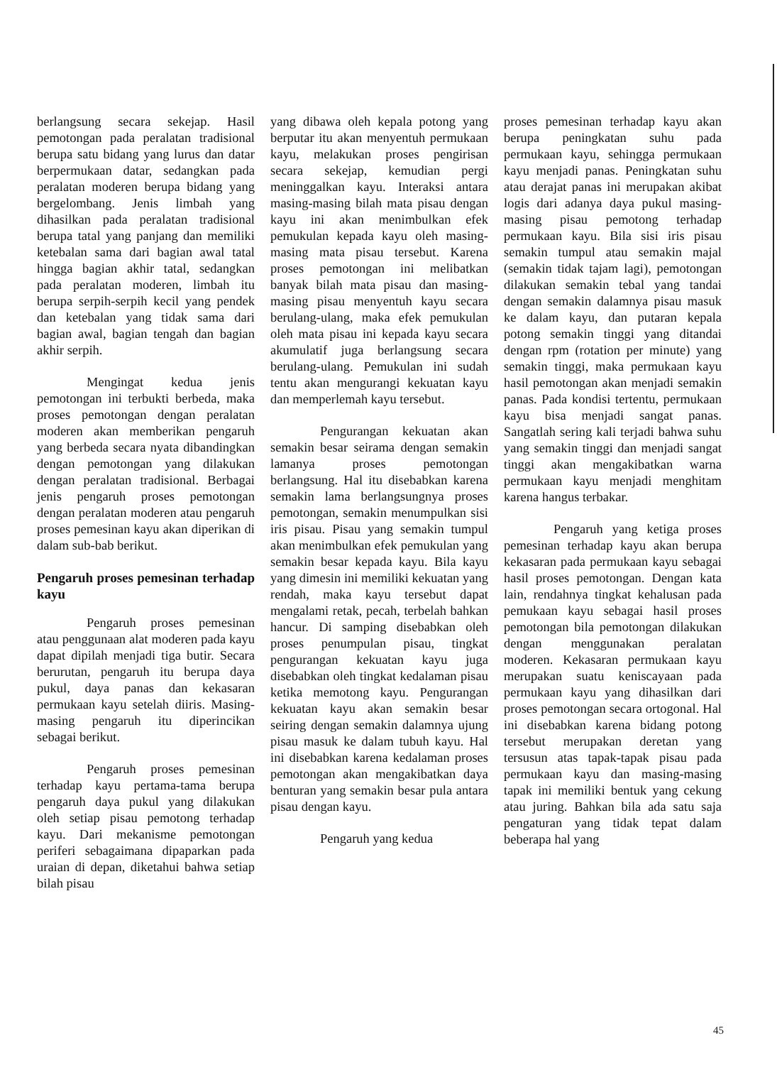berlangsung secara sekejap. Hasil pemotongan pada peralatan tradisional berupa satu bidang yang lurus dan datar berpermukaan datar, sedangkan pada peralatan moderen berupa bidang yang bergelombang. Jenis limbah yang dihasilkan pada peralatan tradisional berupa tatal yang panjang dan memiliki ketebalan sama dari bagian awal tatal hingga bagian akhir tatal, sedangkan pada peralatan moderen, limbah itu berupa serpih-serpih kecil yang pendek dan ketebalan yang tidak sama dari bagian awal, bagian tengah dan bagian akhir serpih.
Mengingat kedua jenis pemotongan ini terbukti berbeda, maka proses pemotongan dengan peralatan moderen akan memberikan pengaruh yang berbeda secara nyata dibandingkan dengan pemotongan yang dilakukan dengan peralatan tradisional. Berbagai jenis pengaruh proses pemotongan dengan peralatan moderen atau pengaruh proses pemesinan kayu akan diperikan di dalam sub-bab berikut.
Pengaruh proses pemesinan terhadap kayu
Pengaruh proses pemesinan atau penggunaan alat moderen pada kayu dapat dipilah menjadi tiga butir. Secara berurutan, pengaruh itu berupa daya pukul, daya panas dan kekasaran permukaan kayu setelah diiris. Masing-masing pengaruh itu diperincikan sebagai berikut.
Pengaruh proses pemesinan terhadap kayu pertama-tama berupa pengaruh daya pukul yang dilakukan oleh setiap pisau pemotong terhadap kayu. Dari mekanisme pemotongan periferi sebagaimana dipaparkan pada uraian di depan, diketahui bahwa setiap bilah pisau
yang dibawa oleh kepala potong yang berputar itu akan menyentuh permukaan kayu, melakukan proses pengirisan secara sekejap, kemudian pergi meninggalkan kayu. Interaksi antara masing-masing bilah mata pisau dengan kayu ini akan menimbulkan efek pemukulan kepada kayu oleh masing-masing mata pisau tersebut. Karena proses pemotongan ini melibatkan banyak bilah mata pisau dan masing-masing pisau menyentuh kayu secara berulang-ulang, maka efek pemukulan oleh mata pisau ini kepada kayu secara akumulatif juga berlangsung secara berulang-ulang. Pemukulan ini sudah tentu akan mengurangi kekuatan kayu dan memperlemah kayu tersebut.
Pengurangan kekuatan akan semakin besar seirama dengan semakin lamanya proses pemotongan berlangsung. Hal itu disebabkan karena semakin lama berlangsungnya proses pemotongan, semakin menumpulkan sisi iris pisau. Pisau yang semakin tumpul akan menimbulkan efek pemukulan yang semakin besar kepada kayu. Bila kayu yang dimesin ini memiliki kekuatan yang rendah, maka kayu tersebut dapat mengalami retak, pecah, terbelah bahkan hancur. Di samping disebabkan oleh proses penumpulan pisau, tingkat pengurangan kekuatan kayu juga disebabkan oleh tingkat kedalaman pisau ketika memotong kayu. Pengurangan kekuatan kayu akan semakin besar seiring dengan semakin dalamnya ujung pisau masuk ke dalam tubuh kayu. Hal ini disebabkan karena kedalaman proses pemotongan akan mengakibatkan daya benturan yang semakin besar pula antara pisau dengan kayu.
Pengaruh yang kedua
proses pemesinan terhadap kayu akan berupa peningkatan suhu pada permukaan kayu, sehingga permukaan kayu menjadi panas. Peningkatan suhu atau derajat panas ini merupakan akibat logis dari adanya daya pukul masing-masing pisau pemotong terhadap permukaan kayu. Bila sisi iris pisau semakin tumpul atau semakin majal (semakin tidak tajam lagi), pemotongan dilakukan semakin tebal yang tandai dengan semakin dalamnya pisau masuk ke dalam kayu, dan putaran kepala potong semakin tinggi yang ditandai dengan rpm (rotation per minute) yang semakin tinggi, maka permukaan kayu hasil pemotongan akan menjadi semakin panas. Pada kondisi tertentu, permukaan kayu bisa menjadi sangat panas. Sangatlah sering kali terjadi bahwa suhu yang semakin tinggi dan menjadi sangat tinggi akan mengakibatkan warna permukaan kayu menjadi menghitam karena hangus terbakar.
Pengaruh yang ketiga proses pemesinan terhadap kayu akan berupa kekasaran pada permukaan kayu sebagai hasil proses pemotongan. Dengan kata lain, rendahnya tingkat kehalusan pada pemukaan kayu sebagai hasil proses pemotongan bila pemotongan dilakukan dengan menggunakan peralatan moderen. Kekasaran permukaan kayu merupakan suatu keniscayaan pada permukaan kayu yang dihasilkan dari proses pemotongan secara ortogonal. Hal ini disebabkan karena bidang potong tersebut merupakan deretan yang tersusun atas tapak-tapak pisau pada permukaan kayu dan masing-masing tapak ini memiliki bentuk yang cekung atau juring. Bahkan bila ada satu saja pengaturan yang tidak tepat dalam beberapa hal yang
45